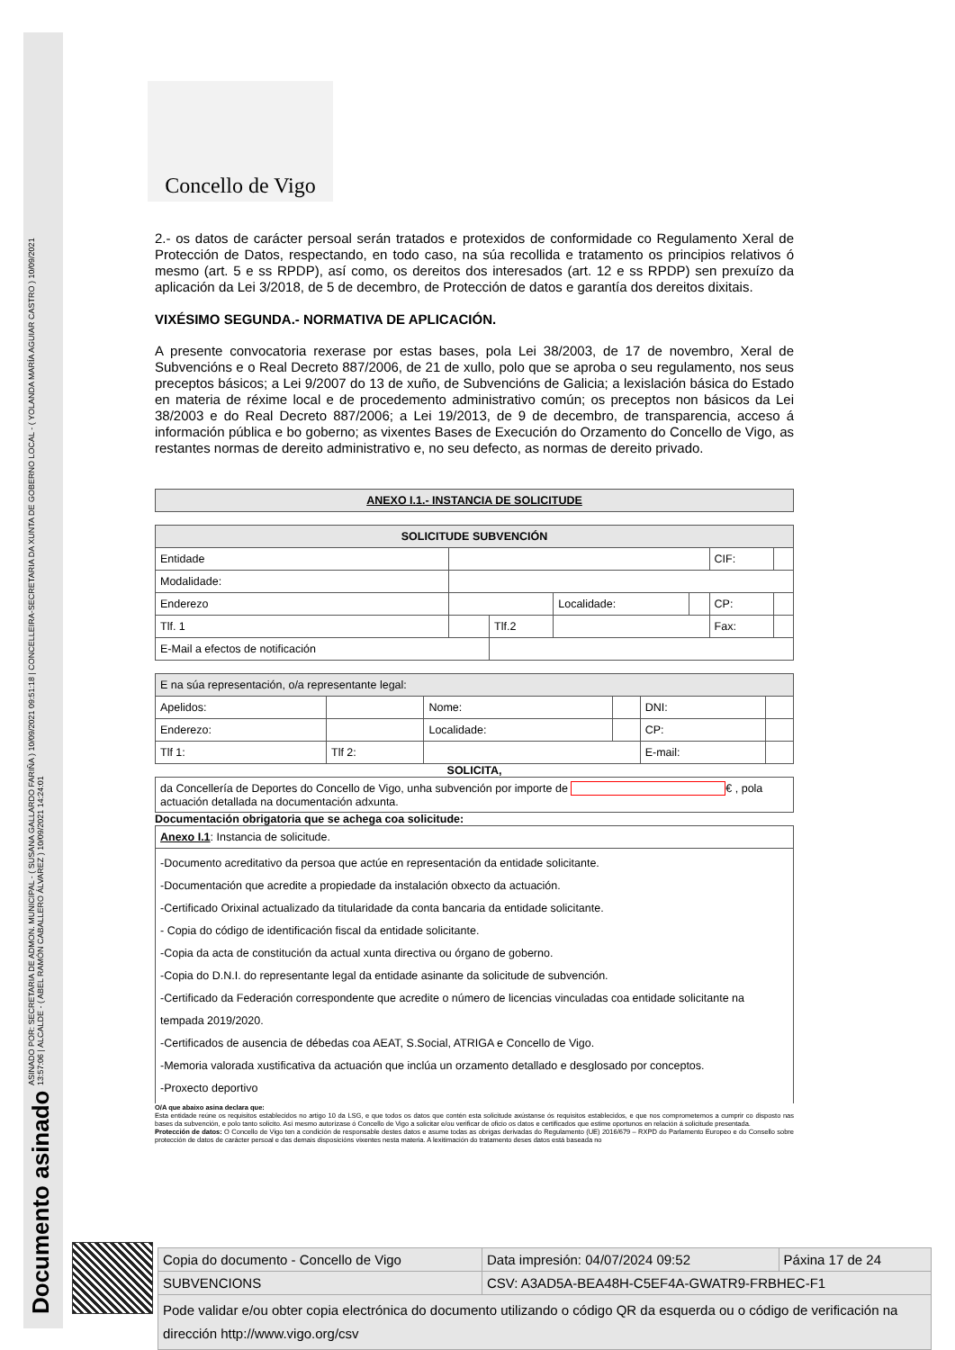Documento asinado ASINADO POR: SECRETARIA DE ADMON. MUNICIPAL - ( SUSANA GALLARDO FARIÑA ) 10/09/2021 09:51:18 | CONCELLEIRA-SECRETARIA DA XUNTA DE GOBERNO LOCAL - ( YOLANDA MARÍA AGUIAR CASTRO ) 10/09/2021
13:57:06 | ALCALDE - ( ABEL RAMÓN CABALLERO ÁLVAREZ ) 10/09/2021 14:24:01
Concello de Vigo
2.- os datos de carácter persoal serán tratados e protexidos de conformidade co Regulamento Xeral de Protección de Datos, respectando, en todo caso, na súa recollida e tratamento os principios relativos ó mesmo (art. 5 e ss RPDP), así como, os dereitos dos interesados (art. 12 e ss RPDP) sen prexuízo da aplicación da Lei 3/2018, de 5 de decembro, de Protección de datos e garantía dos dereitos dixitais.
VIXÉSIMO SEGUNDA.- NORMATIVA DE APLICACIÓN.
A presente convocatoria rexerase por estas bases, pola Lei 38/2003, de 17 de novembro, Xeral de Subvencións e o Real Decreto 887/2006, de 21 de xullo, polo que se aproba o seu regulamento, nos seus preceptos básicos; a Lei 9/2007 do 13 de xuño, de Subvencións de Galicia; a lexislación básica do Estado en materia de réxime local e de procedemento administrativo común; os preceptos non básicos da Lei 38/2003 e do Real Decreto 887/2006; a Lei 19/2013, de 9 de decembro, de transparencia, acceso á información pública e bo goberno; as vixentes Bases de Execución do Orzamento do Concello de Vigo, as restantes normas de dereito administrativo e, no seu defecto, as normas de dereito privado.
| ANEXO I.1.- INSTANCIA DE SOLICITUDE |
| SOLICITUDE SUBVENCIÓN | | | | | | |
| Entidade | | | | | CIF: | |
| Modalidade: | | | | | | |
| Enderezo | | | Localidade: | | CP: | |
| Tlf. 1 | | Tlf.2 | | | Fax: | |
| E-Mail a efectos de notificación | | | | | | |
| E na súa representación, o/a representante legal: | | | | | |
| Apelidos: | | Nome: | | DNI: | |
| Enderezo: | | Localidade: | | CP: | |
| Tlf 1: | Tlf 2: | | | E-mail: | |
SOLICITA,
| da Concellería de Deportes do Concello de Vigo, unha subvención por importe de € , pola actuación detallada na documentación adxunta. |
Documentación obrigatoria que se achega coa solicitude:
| Anexo I.1 : Instancia de solicitude. |
| -Documento acreditativo da persoa que actúe en representación da entidade solicitante. -Documentación que acredite a propiedade da instalación obxecto da actuación. -Certificado Orixinal actualizado da titularidade da conta bancaria da entidade solicitante. - Copia do código de identificación fiscal da entidade solicitante. -Copia da acta de constitución da actual xunta directiva ou órgano de goberno. -Copia do D.N.I. do representante legal da entidade asinante da solicitude de subvención. -Certificado da Federación correspondente que acredite o número de licencias vinculadas coa entidade solicitante na tempada 2019/2020. -Certificados de ausencia de débedas coa AEAT, S.Social, ATRIGA e Concello de Vigo. -Memoria valorada xustificativa da actuación que inclúa un orzamento detallado e desglosado por conceptos. -Proxecto deportivo |
O/A que abaixo asina declara que:
Esta entidade reúne os requisitos establecidos no artigo 10 da LSG, e que todos os datos que contén esta solicitude axústanse ós requisitos establecidos, e que nos comprometemos a cumprir co disposto nas bases da subvención, e polo tanto solicito. Así mesmo autorízase ó Concello de Vigo a solicitar e/ou verificar de oficio os datos e certificados que estime oportunos en relación á solicitude presentada.
Protección de datos: O Concello de Vigo ten a condición de responsable destes datos e asume todas as obrigas derivadas do Regulamento (UE) 2016/679 – RXPD do Parlamento Europeo e do Consello sobre protección de datos de carácter persoal e das demais disposicións vixentes nesta materia. A lexitimación do tratamento deses datos está baseada no
| Copia do documento - Concello de Vigo | Data impresión: 04/07/2024 09:52 | Páxina 17 de 24 |
| SUBVENCIONS | CSV: A3AD5A-BEA48H-C5EF4A-GWATR9-FRBHEC-F1 | |
| Pode validar e/ou obter copia electrónica do documento utilizando o código QR da esquerda ou o código de verificación na dirección http://www.vigo.org/csv | | |